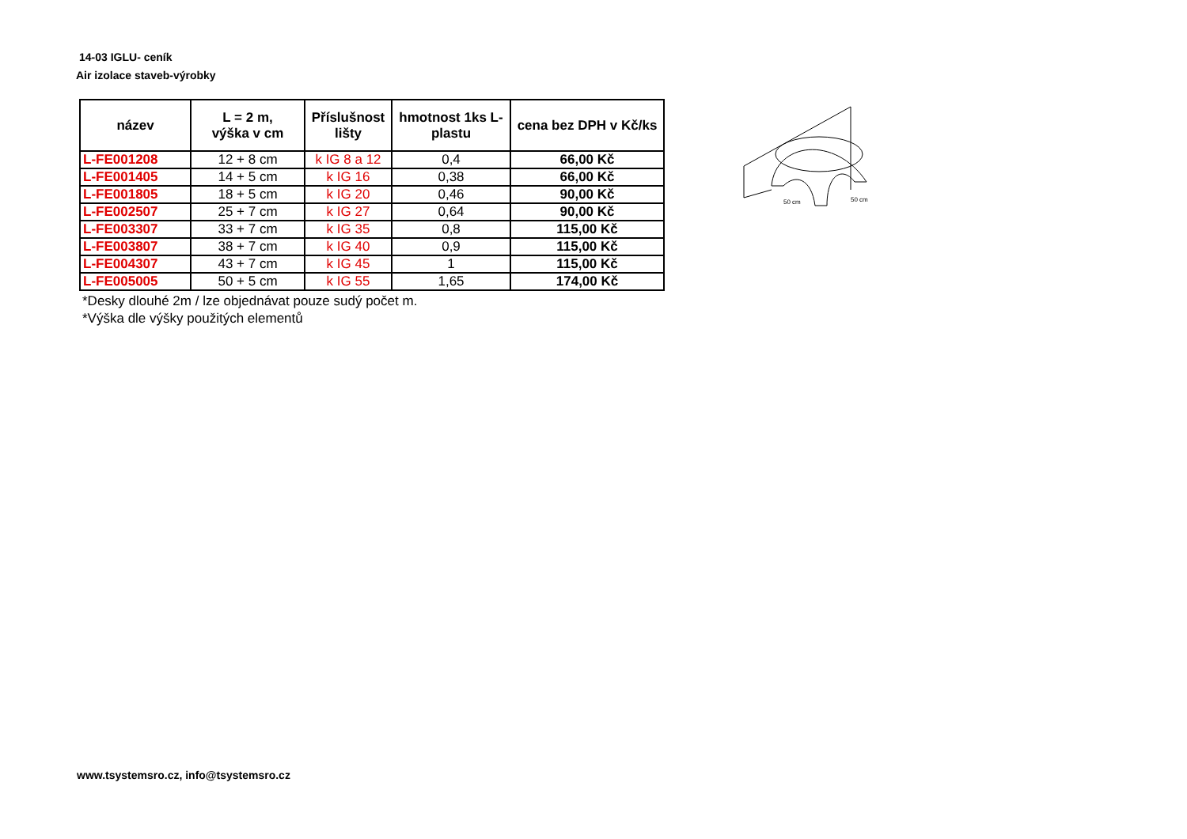14-03 IGLU- ceník
Air izolace staveb-výrobky
| název | L = 2 m, výška v cm | Příslušnost lišty | hmotnost 1ks L-plastu | cena bez DPH v Kč/ks |
| --- | --- | --- | --- | --- |
| L-FE001208 | 12 + 8 cm | k IG 8 a 12 | 0,4 | 66,00 Kč |
| L-FE001405 | 14 + 5 cm | k IG 16 | 0,38 | 66,00 Kč |
| L-FE001805 | 18 + 5 cm | k IG 20 | 0,46 | 90,00 Kč |
| L-FE002507 | 25 + 7 cm | k IG 27 | 0,64 | 90,00 Kč |
| L-FE003307 | 33 + 7 cm | k IG 35 | 0,8 | 115,00 Kč |
| L-FE003807 | 38 + 7 cm | k IG 40 | 0,9 | 115,00 Kč |
| L-FE004307 | 43 + 7 cm | k IG 45 | 1 | 115,00 Kč |
| L-FE005005 | 50 + 5 cm | k IG 55 | 1,65 | 174,00 Kč |
*Desky dlouhé 2m / lze objednávat pouze sudý počet m.
*Výška dle výšky použitých elementů
50 cm
50 cm
www.tsystemsro.cz, info@tsystemsro.cz